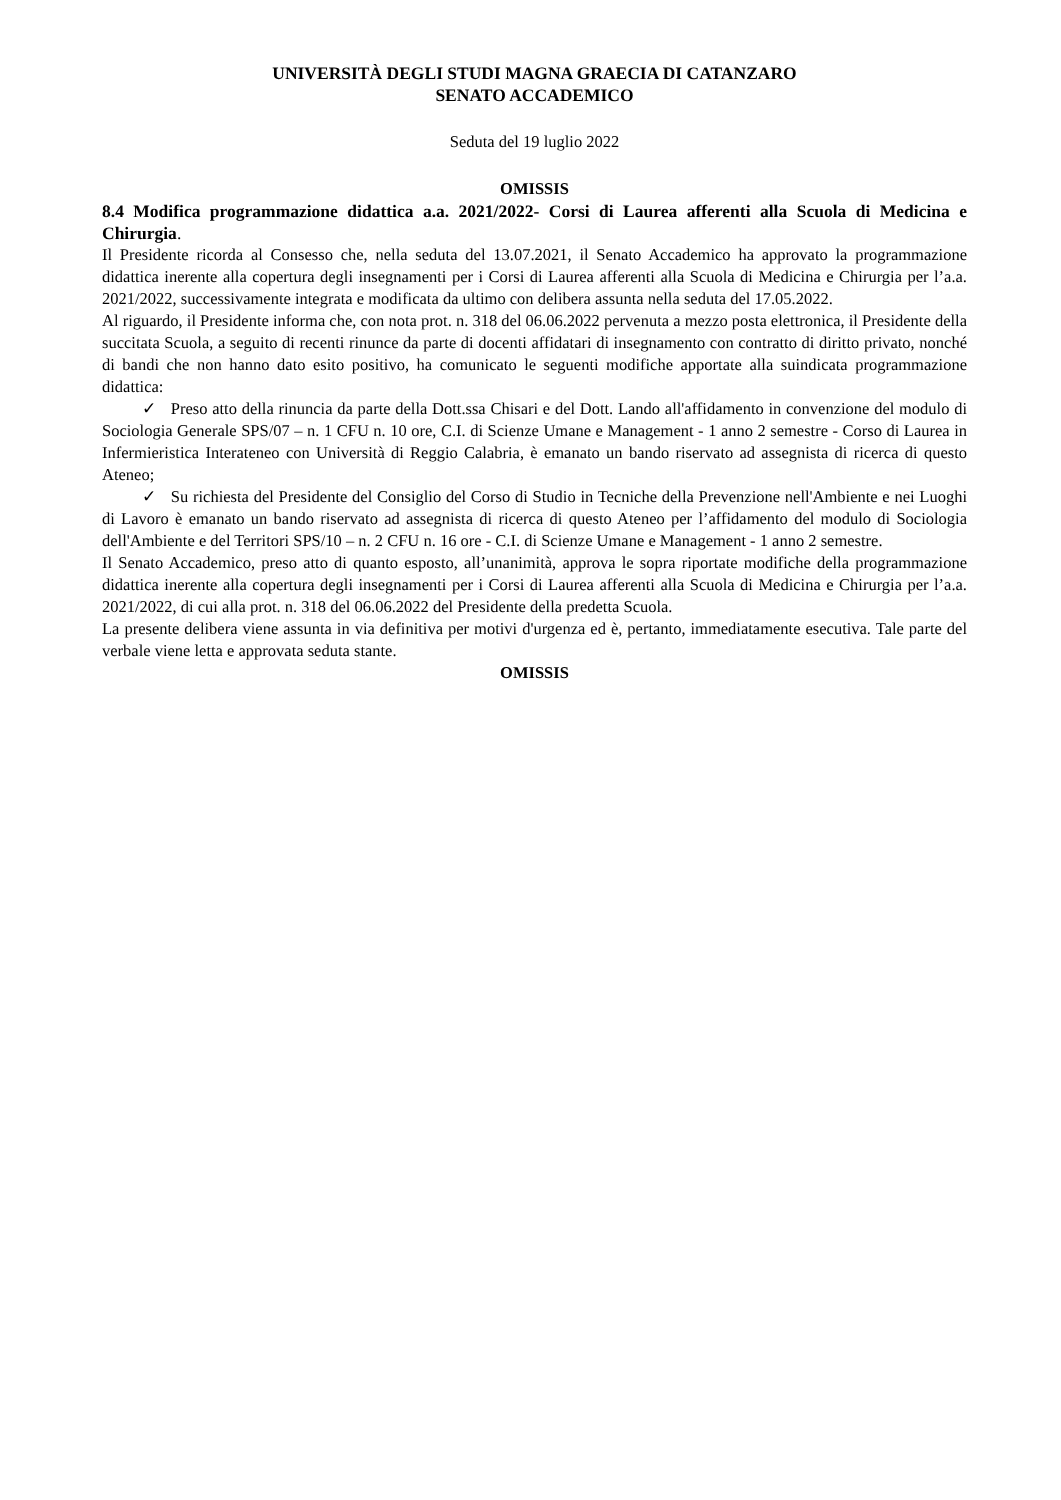UNIVERSITÀ DEGLI STUDI MAGNA GRAECIA DI CATANZARO
SENATO ACCADEMICO
Seduta del 19 luglio 2022
OMISSIS
8.4 Modifica programmazione didattica a.a. 2021/2022- Corsi di Laurea afferenti alla Scuola di Medicina e Chirurgia.
Il Presidente ricorda al Consesso che, nella seduta del 13.07.2021, il Senato Accademico ha approvato la programmazione didattica inerente alla copertura degli insegnamenti per i Corsi di Laurea afferenti alla Scuola di Medicina e Chirurgia per l’a.a. 2021/2022, successivamente integrata e modificata da ultimo con delibera assunta nella seduta del 17.05.2022.
Al riguardo, il Presidente informa che, con nota prot. n. 318 del 06.06.2022 pervenuta a mezzo posta elettronica, il Presidente della succitata Scuola, a seguito di recenti rinunce da parte di docenti affidatari di insegnamento con contratto di diritto privato, nonché di bandi che non hanno dato esito positivo, ha comunicato le seguenti modifiche apportate alla suindicata programmazione didattica:
✓ Preso atto della rinuncia da parte della Dott.ssa Chisari e del Dott. Lando all'affidamento in convenzione del modulo di Sociologia Generale SPS/07 – n. 1 CFU n. 10 ore, C.I. di Scienze Umane e Management - 1 anno 2 semestre - Corso di Laurea in Infermieristica Interateneo con Università di Reggio Calabria, è emanato un bando riservato ad assegnista di ricerca di questo Ateneo;
✓ Su richiesta del Presidente del Consiglio del Corso di Studio in Tecniche della Prevenzione nell'Ambiente e nei Luoghi di Lavoro è emanato un bando riservato ad assegnista di ricerca di questo Ateneo per l’affidamento del modulo di Sociologia dell'Ambiente e del Territori SPS/10 – n. 2 CFU n. 16 ore - C.I. di Scienze Umane e Management - 1 anno 2 semestre.
Il Senato Accademico, preso atto di quanto esposto, all’unanimità, approva le sopra riportate modifiche della programmazione didattica inerente alla copertura degli insegnamenti per i Corsi di Laurea afferenti alla Scuola di Medicina e Chirurgia per l’a.a. 2021/2022, di cui alla prot. n. 318 del 06.06.2022 del Presidente della predetta Scuola.
La presente delibera viene assunta in via definitiva per motivi d'urgenza ed è, pertanto, immediatamente esecutiva. Tale parte del verbale viene letta e approvata seduta stante.
OMISSIS